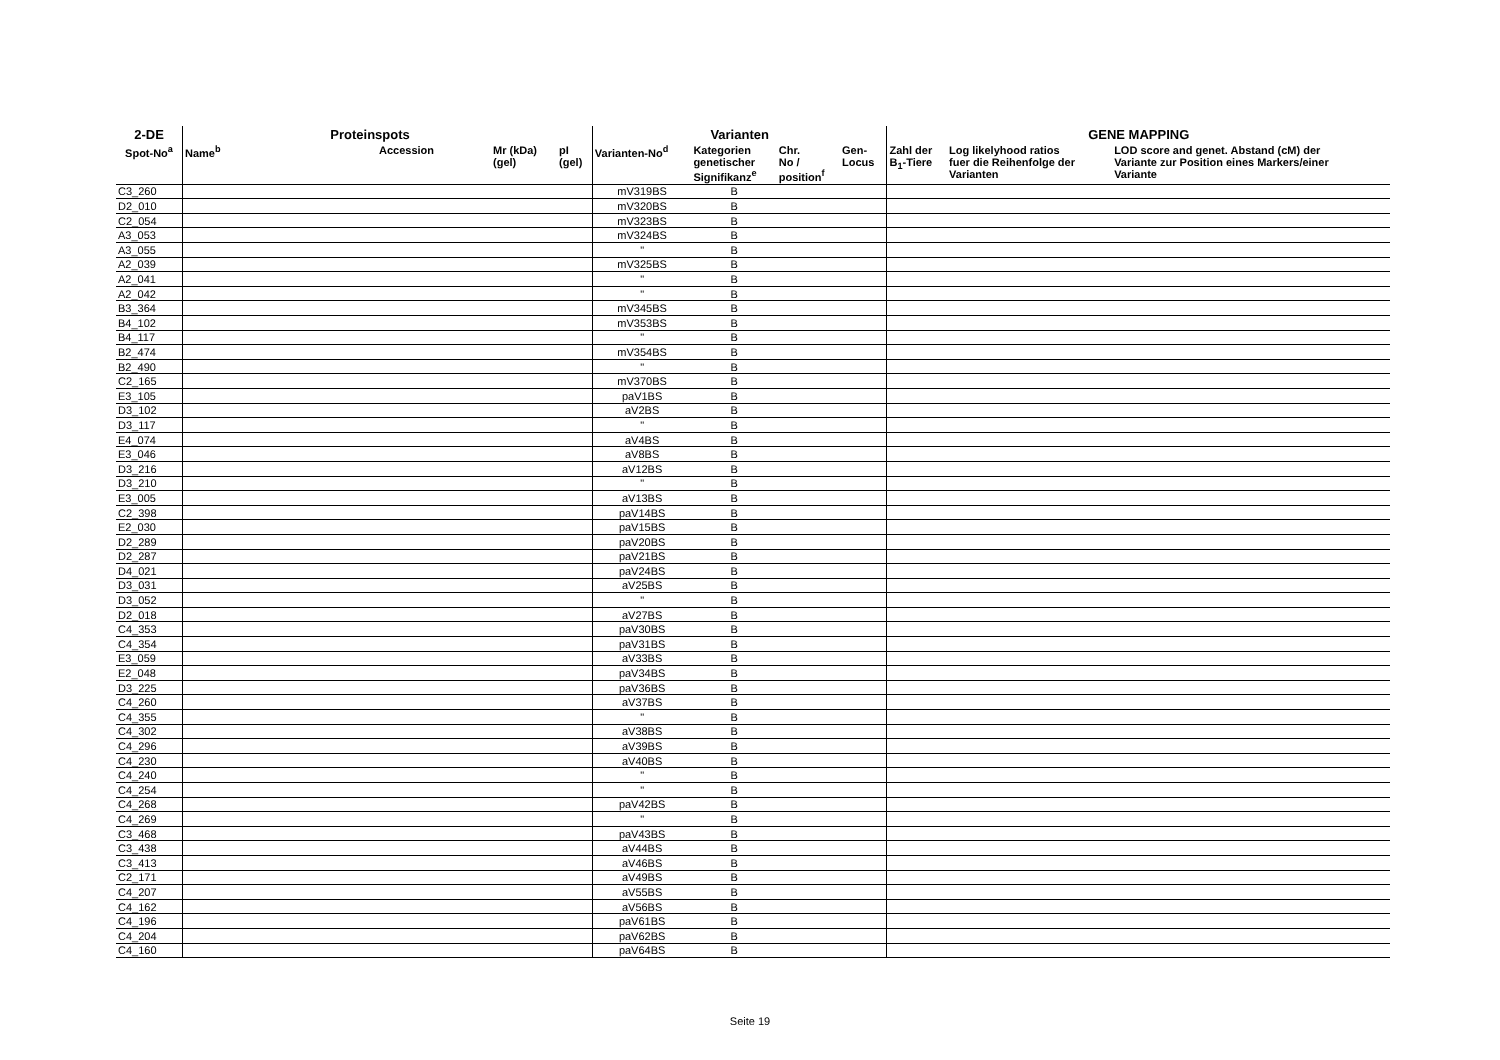| 2-DE | Proteinspots | | | | | Varianten | | | | GENE MAPPING | | |
| --- | --- | --- | --- | --- | --- | --- | --- | --- | --- | --- | --- | --- |
| Spot-No<sup>a</sup> | Name<sup>b</sup> | Accession | Mr (kDa) (gel) | | pI (gel) | Varianten-No<sup>d</sup> | Kategorien genetischer Signifikanz<sup>e</sup> | Chr. No / position<sup>f</sup> | Gen- Locus | Zahl der B<sub>1</sub>-Tiere | Log likelyhood ratios fuer die Reihenfolge der Varianten | LOD score and genet. Abstand (cM) der Variante zur Position eines Markers/einer Variante |
| C3_260 | | | | | | mV319BS | B | | | | | |
| D2_010 | | | | | | mV320BS | B | | | | | |
| C2_054 | | | | | | mV323BS | B | | | | | |
| A3_053 | | | | | | mV324BS | B | | | | | |
| A3_055 | | | | | | " | B | | | | | |
| A2_039 | | | | | | mV325BS | B | | | | | |
| A2_041 | | | | | | " | B | | | | | |
| A2_042 | | | | | | " | B | | | | | |
| B3_364 | | | | | | mV345BS | B | | | | | |
| B4_102 | | | | | | mV353BS | B | | | | | |
| B4_117 | | | | | | " | B | | | | | |
| B2_474 | | | | | | mV354BS | B | | | | | |
| B2_490 | | | | | | " | B | | | | | |
| C2_165 | | | | | | mV370BS | B | | | | | |
| E3_105 | | | | | | paV1BS | B | | | | | |
| D3_102 | | | | | | aV2BS | B | | | | | |
| D3_117 | | | | | | " | B | | | | | |
| E4_074 | | | | | | aV4BS | B | | | | | |
| E3_046 | | | | | | aV8BS | B | | | | | |
| D3_216 | | | | | | aV12BS | B | | | | | |
| D3_210 | | | | | | " | B | | | | | |
| E3_005 | | | | | | aV13BS | B | | | | | |
| C2_398 | | | | | | paV14BS | B | | | | | |
| E2_030 | | | | | | paV15BS | B | | | | | |
| D2_289 | | | | | | paV20BS | B | | | | | |
| D2_287 | | | | | | paV21BS | B | | | | | |
| D4_021 | | | | | | paV24BS | B | | | | | |
| D3_031 | | | | | | aV25BS | B | | | | | |
| D3_052 | | | | | | " | B | | | | | |
| D2_018 | | | | | | aV27BS | B | | | | | |
| C4_353 | | | | | | paV30BS | B | | | | | |
| C4_354 | | | | | | paV31BS | B | | | | | |
| E3_059 | | | | | | aV33BS | B | | | | | |
| E2_048 | | | | | | paV34BS | B | | | | | |
| D3_225 | | | | | | paV36BS | B | | | | | |
| C4_260 | | | | | | aV37BS | B | | | | | |
| C4_355 | | | | | | " | B | | | | | |
| C4_302 | | | | | | aV38BS | B | | | | | |
| C4_296 | | | | | | aV39BS | B | | | | | |
| C4_230 | | | | | | aV40BS | B | | | | | |
| C4_240 | | | | | | " | B | | | | | |
| C4_254 | | | | | | " | B | | | | | |
| C4_268 | | | | | | paV42BS | B | | | | | |
| C4_269 | | | | | | " | B | | | | | |
| C3_468 | | | | | | paV43BS | B | | | | | |
| C3_438 | | | | | | aV44BS | B | | | | | |
| C3_413 | | | | | | aV46BS | B | | | | | |
| C2_171 | | | | | | aV49BS | B | | | | | |
| C4_207 | | | | | | aV55BS | B | | | | | |
| C4_162 | | | | | | aV56BS | B | | | | | |
| C4_196 | | | | | | paV61BS | B | | | | | |
| C4_204 | | | | | | paV62BS | B | | | | | |
| C4_160 | | | | | | paV64BS | B | | | | | |
Seite 19